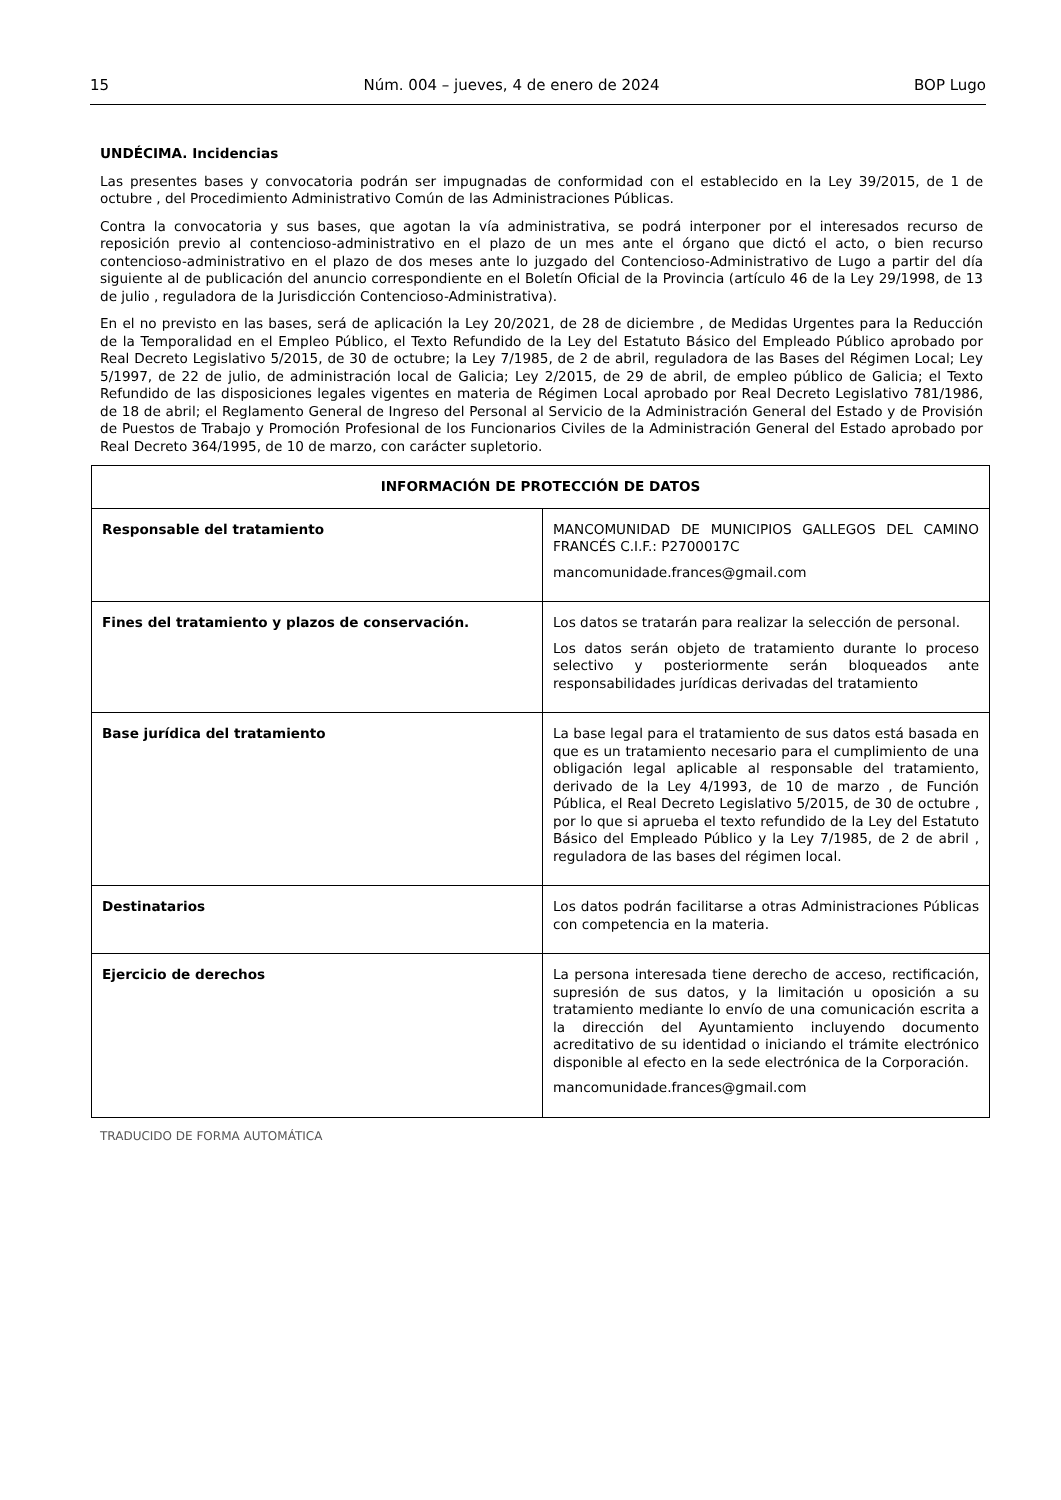15 Núm. 004 – jueves, 4 de enero de 2024 BOP Lugo
UNDÉCIMA. Incidencias
Las presentes bases y convocatoria podrán ser impugnadas de conformidad con el establecido en la Ley 39/2015, de 1 de octubre , del Procedimiento Administrativo Común de las Administraciones Públicas.
Contra la convocatoria y sus bases, que agotan la vía administrativa, se podrá interponer por el interesados recurso de reposición previo al contencioso-administrativo en el plazo de un mes ante el órgano que dictó el acto, o bien recurso contencioso-administrativo en el plazo de dos meses ante lo juzgado del Contencioso-Administrativo de Lugo a partir del día siguiente al de publicación del anuncio correspondiente en el Boletín Oficial de la Provincia (artículo 46 de la Ley 29/1998, de 13 de julio , reguladora de la Jurisdicción Contencioso-Administrativa).
En el no previsto en las bases, será de aplicación la Ley 20/2021, de 28 de diciembre , de Medidas Urgentes para la Reducción de la Temporalidad en el Empleo Público, el Texto Refundido de la Ley del Estatuto Básico del Empleado Público aprobado por Real Decreto Legislativo 5/2015, de 30 de octubre; la Ley 7/1985, de 2 de abril, reguladora de las Bases del Régimen Local; Ley 5/1997, de 22 de julio, de administración local de Galicia; Ley 2/2015, de 29 de abril, de empleo público de Galicia; el Texto Refundido de las disposiciones legales vigentes en materia de Régimen Local aprobado por Real Decreto Legislativo 781/1986, de 18 de abril; el Reglamento General de Ingreso del Personal al Servicio de la Administración General del Estado y de Provisión de Puestos de Trabajo y Promoción Profesional de los Funcionarios Civiles de la Administración General del Estado aprobado por Real Decreto 364/1995, de 10 de marzo, con carácter supletorio.
| INFORMACIÓN DE PROTECCIÓN DE DATOS | |
| --- | --- |
| Responsable del tratamiento | MANCOMUNIDAD DE MUNICIPIOS GALLEGOS DEL CAMINO FRANCÉS C.I.F.: P2700017C mancomunidade.frances@gmail.com |
| Fines del tratamiento y plazos de conservación. | Los datos se tratarán para realizar la selección de personal. Los datos serán objeto de tratamiento durante lo proceso selectivo y posteriormente serán bloqueados ante responsabilidades jurídicas derivadas del tratamiento |
| Base jurídica del tratamiento | La base legal para el tratamiento de sus datos está basada en que es un tratamiento necesario para el cumplimiento de una obligación legal aplicable al responsable del tratamiento, derivado de la Ley 4/1993, de 10 de marzo , de Función Pública, el Real Decreto Legislativo 5/2015, de 30 de octubre , por lo que si aprueba el texto refundido de la Ley del Estatuto Básico del Empleado Público y la Ley 7/1985, de 2 de abril , reguladora de las bases del régimen local. |
| Destinatarios | Los datos podrán facilitarse a otras Administraciones Públicas con competencia en la materia. |
| Ejercicio de derechos | La persona interesada tiene derecho de acceso, rectificación, supresión de sus datos, y la limitación u oposición a su tratamiento mediante lo envío de una comunicación escrita a la dirección del Ayuntamiento incluyendo documento acreditativo de su identidad o iniciando el trámite electrónico disponible al efecto en la sede electrónica de la Corporación. mancomunidade.frances@gmail.com |
TRADUCIDO DE FORMA AUTOMÁTICA